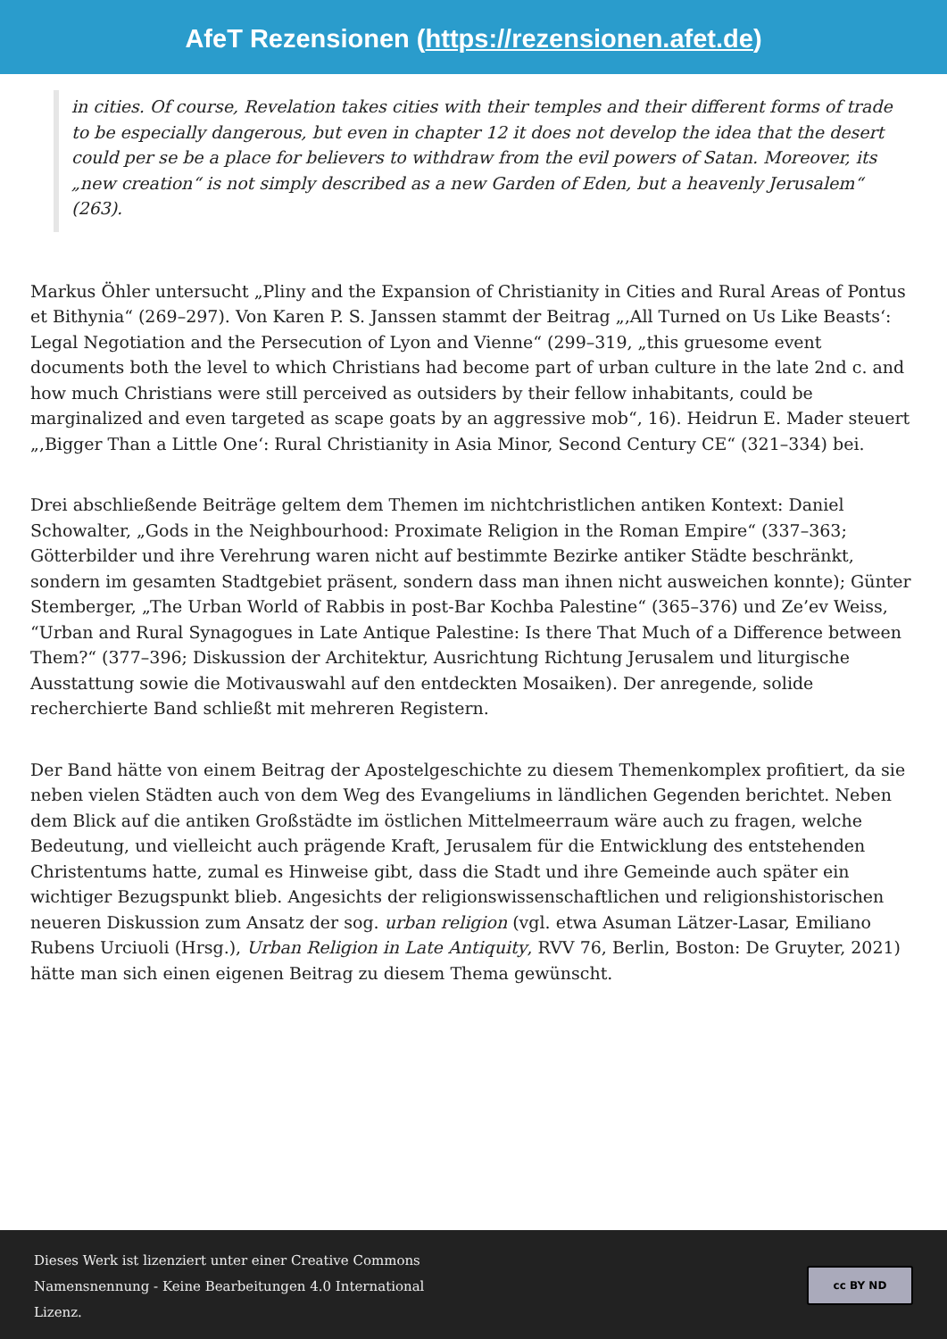AfeT Rezensionen (https://rezensionen.afet.de)
in cities. Of course, Revelation takes cities with their temples and their different forms of trade to be especially dangerous, but even in chapter 12 it does not develop the idea that the desert could per se be a place for believers to withdraw from the evil powers of Satan. Moreover, its „new creation“ is not simply described as a new Garden of Eden, but a heavenly Jerusalem“ (263).
Markus Öhler untersucht „Pliny and the Expansion of Christianity in Cities and Rural Areas of Pontus et Bithynia“ (269–297). Von Karen P. S. Janssen stammt der Beitrag „‚All Turned on Us Like Beasts‘: Legal Negotiation and the Persecution of Lyon and Vienne“ (299–319, „this gruesome event documents both the level to which Christians had become part of urban culture in the late 2nd c. and how much Christians were still perceived as outsiders by their fellow inhabitants, could be marginalized and even targeted as scape goats by an aggressive mob“, 16). Heidrun E. Mader steuert „‚Bigger Than a Little One‘: Rural Christianity in Asia Minor, Second Century CE“ (321–334) bei.
Drei abschließende Beiträge geltem dem Themen im nichtchristlichen antiken Kontext: Daniel Schowalter, „Gods in the Neighbourhood: Proximate Religion in the Roman Empire“ (337–363; Götterbilder und ihre Verehrung waren nicht auf bestimmte Bezirke antiker Städte beschränkt, sondern im gesamten Stadtgebiet präsent, sondern dass man ihnen nicht ausweichen konnte); Günter Stemberger, „The Urban World of Rabbis in post-Bar Kochba Palestine“ (365–376) und Ze’ev Weiss, “Urban and Rural Synagogues in Late Antique Palestine: Is there That Much of a Difference between Them?“ (377–396; Diskussion der Architektur, Ausrichtung Richtung Jerusalem und liturgische Ausstattung sowie die Motivauswahl auf den entdeckten Mosaiken). Der anregende, solide recherchierte Band schließt mit mehreren Registern.
Der Band hätte von einem Beitrag der Apostelgeschichte zu diesem Themenkomplex profitiert, da sie neben vielen Städten auch von dem Weg des Evangeliums in ländlichen Gegenden berichtet. Neben dem Blick auf die antiken Großstädte im östlichen Mittelmeerraum wäre auch zu fragen, welche Bedeutung, und vielleicht auch prägende Kraft, Jerusalem für die Entwicklung des entstehenden Christentums hatte, zumal es Hinweise gibt, dass die Stadt und ihre Gemeinde auch später ein wichtiger Bezugspunkt blieb. Angesichts der religionswissenschaftlichen und religionshistorischen neueren Diskussion zum Ansatz der sog. urban religion (vgl. etwa Asuman Lätzer-Lasar, Emiliano Rubens Urciuoli (Hrsg.), Urban Religion in Late Antiquity, RVV 76, Berlin, Boston: De Gruyter, 2021) hätte man sich einen eigenen Beitrag zu diesem Thema gewünscht.
Dieses Werk ist lizenziert unter einer Creative Commons Namensnennung - Keine Bearbeitungen 4.0 International Lizenz.
cc BY ND